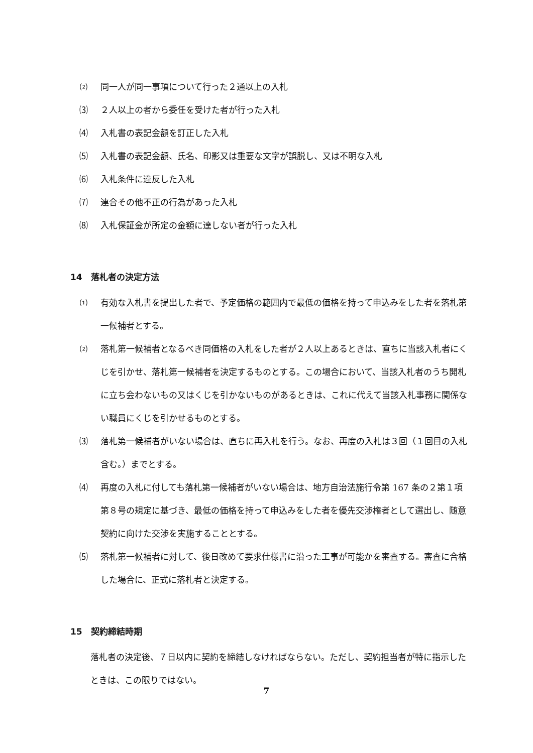⑵ 同一人が同一事項について行った２通以上の入札
⑶ ２人以上の者から委任を受けた者が行った入札
⑷ 入札書の表記金額を訂正した入札
⑸ 入札書の表記金額、氏名、印影又は重要な文字が誤脱し、又は不明な入札
⑹ 入札条件に違反した入札
⑺ 連合その他不正の行為があった入札
⑻ 入札保証金が所定の金額に達しない者が行った入札
14　落札者の決定方法
⑴ 有効な入札書を提出した者で、予定価格の範囲内で最低の価格を持って申込みをした者を落札第一候補者とする。
⑵ 落札第一候補者となるべき同価格の入札をした者が２人以上あるときは、直ちに当該入札者にくじを引かせ、落札第一候補者を決定するものとする。この場合において、当該入札者のうち開札に立ち会わないもの又はくじを引かないものがあるときは、これに代えて当該入札事務に関係ない職員にくじを引かせるものとする。
⑶ 落札第一候補者がいない場合は、直ちに再入札を行う。なお、再度の入札は３回（１回目の入札含む。）までとする。
⑷ 再度の入札に付しても落札第一候補者がいない場合は、地方自治法施行令第 167 条の２第１項第８号の規定に基づき、最低の価格を持って申込みをした者を優先交渉権者として選出し、随意契約に向けた交渉を実施することとする。
⑸ 落札第一候補者に対して、後日改めて要求仕様書に沿った工事が可能かを審査する。審査に合格した場合に、正式に落札者と決定する。
15　契約締結時期
落札者の決定後、７日以内に契約を締結しなければならない。ただし、契約担当者が特に指示したときは、この限りではない。
7